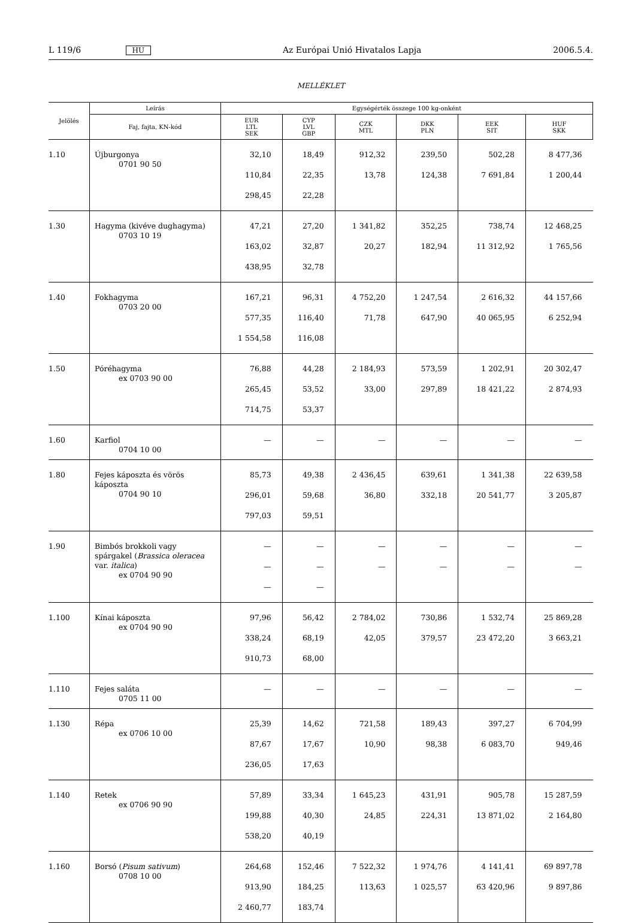L 119/6 HU Az Európai Unió Hivatalos Lapja 2006.5.4.
MELLÉKLET
| Jelölés | Leírás | Egységérték összege 100 kg-onként | | | | | |
| --- | --- | --- | --- | --- | --- | --- | --- |
| | Faj, fajta, KN-kód | EUR LTL SEK | CYP LVL GBP | CZK MTL | DKK PLN | EEK SIT | HUF SKK |
| 1.10 | Újburgonya 0701 90 50 | 32,10 110,84 298,45 | 18,49 22,35 22,28 | 912,32 13,78 | 239,50 124,38 | 502,28 7 691,84 | 8 477,36 1 200,44 |
| 1.30 | Hagyma (kivéve dughagyma) 0703 10 19 | 47,21 163,02 438,95 | 27,20 32,87 32,78 | 1 341,82 20,27 | 352,25 182,94 | 738,74 11 312,92 | 12 468,25 1 765,56 |
| 1.40 | Fokhagyma 0703 20 00 | 167,21 577,35 1 554,58 | 96,31 116,40 116,08 | 4 752,20 71,78 | 1 247,54 647,90 | 2 616,32 40 065,95 | 44 157,66 6 252,94 |
| 1.50 | Póréhagyma ex 0703 90 00 | 76,88 265,45 714,75 | 44,28 53,52 53,37 | 2 184,93 33,00 | 573,59 297,89 | 1 202,91 18 421,22 | 20 302,47 2 874,93 |
| 1.60 | Karfiol 0704 10 00 | — | — | — | — | — | — |
| 1.80 | Fejes káposzta és vörös káposzta 0704 90 10 | 85,73 296,01 797,03 | 49,38 59,68 59,51 | 2 436,45 36,80 | 639,61 332,18 | 1 341,38 20 541,77 | 22 639,58 3 205,87 |
| 1.90 | Bimbós brokkoli vagy spárgakel ( Brassica oleracea var. italica ) ex 0704 90 90 | — — — | — — — | — — | — — | — — | — — |
| 1.100 | Kínai káposzta ex 0704 90 90 | 97,96 338,24 910,73 | 56,42 68,19 68,00 | 2 784,02 42,05 | 730,86 379,57 | 1 532,74 23 472,20 | 25 869,28 3 663,21 |
| 1.110 | Fejes saláta 0705 11 00 | — | — | — | — | — | — |
| 1.130 | Répa ex 0706 10 00 | 25,39 87,67 236,05 | 14,62 17,67 17,63 | 721,58 10,90 | 189,43 98,38 | 397,27 6 083,70 | 6 704,99 949,46 |
| 1.140 | Retek ex 0706 90 90 | 57,89 199,88 538,20 | 33,34 40,30 40,19 | 1 645,23 24,85 | 431,91 224,31 | 905,78 13 871,02 | 15 287,59 2 164,80 |
| 1.160 | Borsó ( Pisum sativum ) 0708 10 00 | 264,68 913,90 2 460,77 | 152,46 184,25 183,74 | 7 522,32 113,63 | 1 974,76 1 025,57 | 4 141,41 63 420,96 | 69 897,78 9 897,86 |